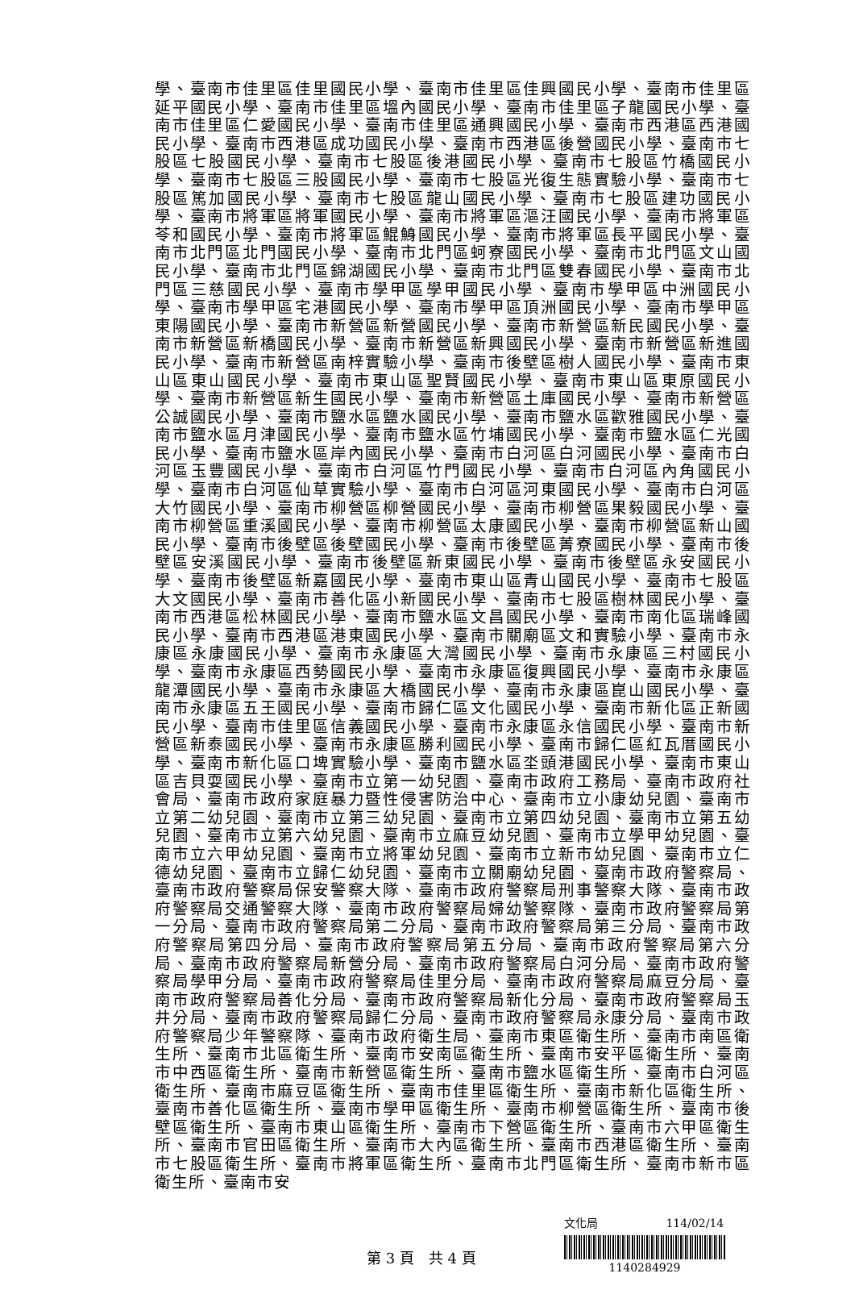學、臺南市佳里區佳里國民小學、臺南市佳里區佳興國民小學、臺南市佳里區延平國民小學、臺南市佳里區塭內國民小學、臺南市佳里區子龍國民小學、臺南市佳里區仁愛國民小學、臺南市佳里區通興國民小學、臺南市西港區西港國民小學、臺南市西港區成功國民小學、臺南市西港區後營國民小學、臺南市七股區七股國民小學、臺南市七股區後港國民小學、臺南市七股區竹橋國民小學、臺南市七股區三股國民小學、臺南市七股區光復生態實驗小學、臺南市七股區篤加國民小學、臺南市七股區龍山國民小學、臺南市七股區建功國民小學、臺南市將軍區將軍國民小學、臺南市將軍區漚汪國民小學、臺南市將軍區苓和國民小學、臺南市將軍區鯤鯓國民小學、臺南市將軍區長平國民小學、臺南市北門區北門國民小學、臺南市北門區蚵寮國民小學、臺南市北門區文山國民小學、臺南市北門區錦湖國民小學、臺南市北門區雙春國民小學、臺南市北門區三慈國民小學、臺南市學甲區學甲國民小學、臺南市學甲區中洲國民小學、臺南市學甲區宅港國民小學、臺南市學甲區頂洲國民小學、臺南市學甲區東陽國民小學、臺南市新營區新營國民小學、臺南市新營區新民國民小學、臺南市新營區新橋國民小學、臺南市新營區新興國民小學、臺南市新營區新進國民小學、臺南市新營區南梓實驗小學、臺南市後壁區樹人國民小學、臺南市東山區東山國民小學、臺南市東山區聖賢國民小學、臺南市東山區東原國民小學、臺南市新營區新生國民小學、臺南市新營區土庫國民小學、臺南市新營區公誠國民小學、臺南市鹽水區鹽水國民小學、臺南市鹽水區歡雅國民小學、臺南市鹽水區月津國民小學、臺南市鹽水區竹埔國民小學、臺南市鹽水區仁光國民小學、臺南市鹽水區岸內國民小學、臺南市白河區白河國民小學、臺南市白河區玉豐國民小學、臺南市白河區竹門國民小學、臺南市白河區內角國民小學、臺南市白河區仙草實驗小學、臺南市白河區河東國民小學、臺南市白河區大竹國民小學、臺南市柳營區柳營國民小學、臺南市柳營區果毅國民小學、臺南市柳營區重溪國民小學、臺南市柳營區太康國民小學、臺南市柳營區新山國民小學、臺南市後壁區後壁國民小學、臺南市後壁區菁寮國民小學、臺南市後壁區安溪國民小學、臺南市後壁區新東國民小學、臺南市後壁區永安國民小學、臺南市後壁區新嘉國民小學、臺南市東山區青山國民小學、臺南市七股區大文國民小學、臺南市善化區小新國民小學、臺南市七股區樹林國民小學、臺南市西港區松林國民小學、臺南市鹽水區文昌國民小學、臺南市南化區瑞峰國民小學、臺南市西港區港東國民小學、臺南市關廟區文和實驗小學、臺南市永康區永康國民小學、臺南市永康區大灣國民小學、臺南市永康區三村國民小學、臺南市永康區西勢國民小學、臺南市永康區復興國民小學、臺南市永康區龍潭國民小學、臺南市永康區大橋國民小學、臺南市永康區崑山國民小學、臺南市永康區五王國民小學、臺南市歸仁區文化國民小學、臺南市新化區正新國民小學、臺南市佳里區信義國民小學、臺南市永康區永信國民小學、臺南市新營區新泰國民小學、臺南市永康區勝利國民小學、臺南市歸仁區紅瓦厝國民小學、臺南市新化區口埤實驗小學、臺南市鹽水區坔頭港國民小學、臺南市東山區吉貝耍國民小學、臺南市立第一幼兒園、臺南市政府工務局、臺南市政府社會局、臺南市政府家庭暴力暨性侵害防治中心、臺南市立小康幼兒園、臺南市立第二幼兒園、臺南市立第三幼兒園、臺南市立第四幼兒園、臺南市立第五幼兒園、臺南市立第六幼兒園、臺南市立麻豆幼兒園、臺南市立學甲幼兒園、臺南市立六甲幼兒園、臺南市立將軍幼兒園、臺南市立新市幼兒園、臺南市立仁德幼兒園、臺南市立歸仁幼兒園、臺南市立關廟幼兒園、臺南市政府警察局、臺南市政府警察局保安警察大隊、臺南市政府警察局刑事警察大隊、臺南市政府警察局交通警察大隊、臺南市政府警察局婦幼警察隊、臺南市政府警察局第一分局、臺南市政府警察局第二分局、臺南市政府警察局第三分局、臺南市政府警察局第四分局、臺南市政府警察局第五分局、臺南市政府警察局第六分局、臺南市政府警察局新營分局、臺南市政府警察局白河分局、臺南市政府警察局學甲分局、臺南市政府警察局佳里分局、臺南市政府警察局麻豆分局、臺南市政府警察局善化分局、臺南市政府警察局新化分局、臺南市政府警察局玉井分局、臺南市政府警察局歸仁分局、臺南市政府警察局永康分局、臺南市政府警察局少年警察隊、臺南市政府衛生局、臺南市東區衛生所、臺南市南區衛生所、臺南市北區衛生所、臺南市安南區衛生所、臺南市安平區衛生所、臺南市中西區衛生所、臺南市新營區衛生所、臺南市鹽水區衛生所、臺南市白河區衛生所、臺南市麻豆區衛生所、臺南市佳里區衛生所、臺南市新化區衛生所、臺南市善化區衛生所、臺南市學甲區衛生所、臺南市柳營區衛生所、臺南市後壁區衛生所、臺南市東山區衛生所、臺南市下營區衛生所、臺南市六甲區衛生所、臺南市官田區衛生所、臺南市大內區衛生所、臺南市西港區衛生所、臺南市七股區衛生所、臺南市將軍區衛生所、臺南市北門區衛生所、臺南市新市區衛生所、臺南市安
第 3 頁　共 4 頁
文化局 114/02/14
1140284929